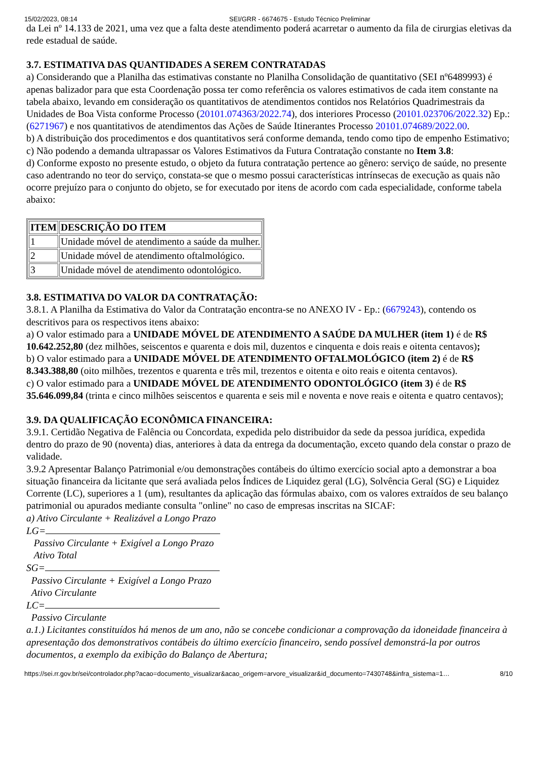15/02/2023, 08:14 SEI/GRR - 6674675 - Estudo Técnico Preliminar
da Lei nº 14.133 de 2021, uma vez que a falta deste atendimento poderá acarretar o aumento da fila de cirurgias eletivas da rede estadual de saúde.
3.7. ESTIMATIVA DAS QUANTIDADES A SEREM CONTRATADAS
a) Considerando que a Planilha das estimativas constante no Planilha Consolidação de quantitativo (SEI nº6489993) é apenas balizador para que esta Coordenação possa ter como referência os valores estimativos de cada item constante na tabela abaixo, levando em consideração os quantitativos de atendimentos contidos nos Relatórios Quadrimestrais da Unidades de Boa Vista conforme Processo (20101.074363/2022.74), dos interiores Processo (20101.023706/2022.32) Ep.: (6271967) e nos quantitativos de atendimentos das Ações de Saúde Itinerantes Processo 20101.074689/2022.00.
b) A distribuição dos procedimentos e dos quantitativos será conforme demanda, tendo como tipo de empenho Estimativo;
c) Não podendo a demanda ultrapassar os Valores Estimativos da Futura Contratação constante no Item 3.8:
d) Conforme exposto no presente estudo, o objeto da futura contratação pertence ao gênero: serviço de saúde, no presente caso adentrando no teor do serviço, constata-se que o mesmo possui características intrínsecas de execução as quais não ocorre prejuízo para o conjunto do objeto, se for executado por itens de acordo com cada especialidade, conforme tabela abaixo:
| ITEM | DESCRIÇÃO DO ITEM |
| --- | --- |
| 1 | Unidade móvel de atendimento a saúde da mulher. |
| 2 | Unidade móvel de atendimento oftalmológico. |
| 3 | Unidade móvel de atendimento odontológico. |
3.8. ESTIMATIVA DO VALOR DA CONTRATAÇÃO:
3.8.1. A Planilha da Estimativa do Valor da Contratação encontra-se no ANEXO IV - Ep.: (6679243), contendo os descritivos para os respectivos itens abaixo:
a) O valor estimado para a UNIDADE MÓVEL DE ATENDIMENTO A SAÚDE DA MULHER (item 1) é de R$ 10.642.252,80 (dez milhões, seiscentos e quarenta e dois mil, duzentos e cinquenta e dois reais e oitenta centavos);
b) O valor estimado para a UNIDADE MÓVEL DE ATENDIMENTO OFTALMOLÓGICO (item 2) é de R$ 8.343.388,80 (oito milhões, trezentos e quarenta e três mil, trezentos e oitenta e oito reais e oitenta centavos).
c) O valor estimado para a UNIDADE MÓVEL DE ATENDIMENTO ODONTOLÓGICO (item 3) é de R$ 35.646.099,84 (trinta e cinco milhões seiscentos e quarenta e seis mil e noventa e nove reais e oitenta e quatro centavos);
3.9. DA QUALIFICAÇÃO ECONÔMICA FINANCEIRA:
3.9.1. Certidão Negativa de Falência ou Concordata, expedida pelo distribuidor da sede da pessoa jurídica, expedida dentro do prazo de 90 (noventa) dias, anteriores à data da entrega da documentação, exceto quando dela constar o prazo de validade.
3.9.2 Apresentar Balanço Patrimonial e/ou demonstrações contábeis do último exercício social apto a demonstrar a boa situação financeira da licitante que será avaliada pelos Índices de Liquidez geral (LG), Solvência Geral (SG) e Liquidez Corrente (LC), superiores a 1 (um), resultantes da aplicação das fórmulas abaixo, com os valores extraídos de seu balanço patrimonial ou apurados mediante consulta "online" no caso de empresas inscritas na SICAF:
a) Ativo Circulante + Realizável a Longo Prazo
LG=
Passivo Circulante + Exigível a Longo Prazo
Ativo Total
SG=
Passivo Circulante + Exigível a Longo Prazo
Ativo Circulante
LC=
Passivo Circulante
a.1.) Licitantes constituídos há menos de um ano, não se concebe condicionar a comprovação da idoneidade financeira à apresentação dos demonstrativos contábeis do último exercício financeiro, sendo possível demonstrá-la por outros documentos, a exemplo da exibição do Balanço de Abertura;
https://sei.rr.gov.br/sei/controlador.php?acao=documento_visualizar&acao_origem=arvore_visualizar&id_documento=7430748&infra_sistema=1… 8/10